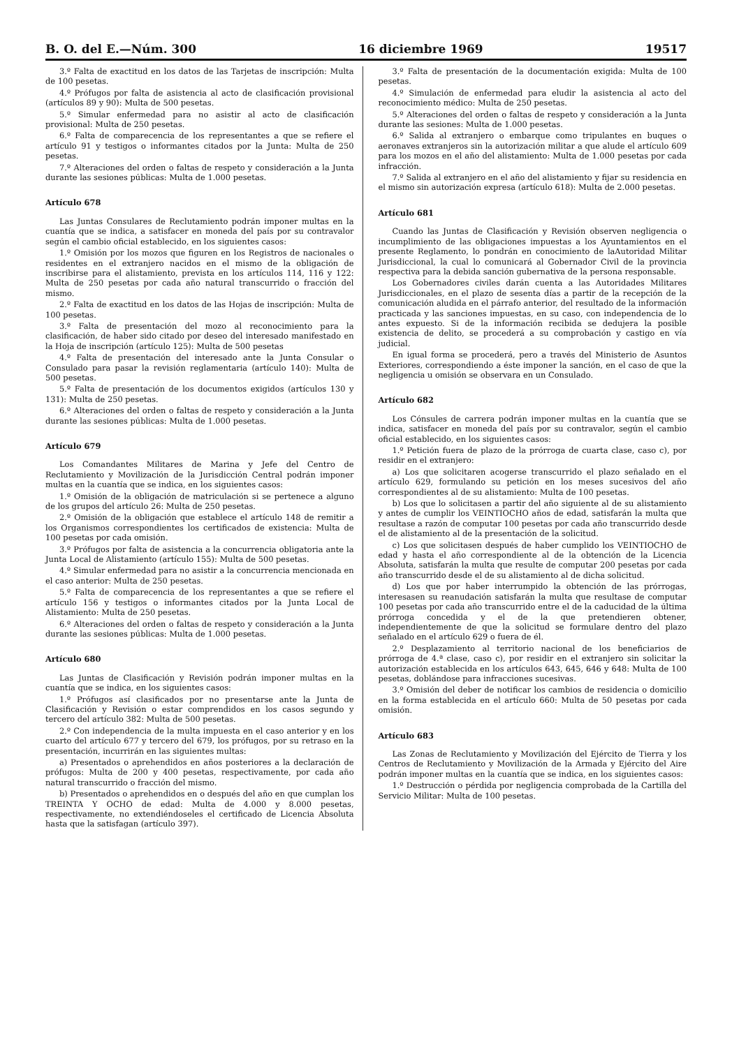B. O. del E.—Núm. 300 16 diciembre 1969 19517
3.º Falta de exactitud en los datos de las Tarjetas de inscripción: Multa de 100 pesetas.
4.º Prófugos por falta de asistencia al acto de clasificación provisional (artículos 89 y 90): Multa de 500 pesetas.
5.º Simular enfermedad para no asistir al acto de clasificación provisional: Multa de 250 pesetas.
6.º Falta de comparecencia de los representantes a que se refiere el artículo 91 y testigos o informantes citados por la Junta: Multa de 250 pesetas.
7.º Alteraciones del orden o faltas de respeto y consideración a la Junta durante las sesiones públicas: Multa de 1.000 pesetas.
Artículo 678
Las Juntas Consulares de Reclutamiento podrán imponer multas en la cuantía que se indica, a satisfacer en moneda del país por su contravalor según el cambio oficial establecido, en los siguientes casos:
1.º Omisión por los mozos que figuren en los Registros de nacionales o residentes en el extranjero nacidos en el mismo de la obligación de inscribirse para el alistamiento, prevista en los artículos 114, 116 y 122: Multa de 250 pesetas por cada año natural transcurrido o fracción del mismo.
2.º Falta de exactitud en los datos de las Hojas de inscripción: Multa de 100 pesetas.
3.º Falta de presentación del mozo al reconocimiento para la clasificación, de haber sido citado por deseo del interesado manifestado en la Hoja de inscripción (artículo 125): Multa de 500 pesetas
4.º Falta de presentación del interesado ante la Junta Consular o Consulado para pasar la revisión reglamentaria (artículo 140): Multa de 500 pesetas.
5.º Falta de presentación de los documentos exigidos (artículos 130 y 131): Multa de 250 pesetas.
6.º Alteraciones del orden o faltas de respeto y consideración a la Junta durante las sesiones públicas: Multa de 1.000 pesetas.
Artículo 679
Los Comandantes Militares de Marina y Jefe del Centro de Reclutamiento y Movilización de la Jurisdicción Central podrán imponer multas en la cuantía que se indica, en los siguientes casos:
1.º Omisión de la obligación de matriculación si se pertenece a alguno de los grupos del artículo 26: Multa de 250 pesetas.
2.º Omisión de la obligación que establece el artículo 148 de remitir a los Organismos correspondientes los certificados de existencia: Multa de 100 pesetas por cada omisión.
3.º Prófugos por falta de asistencia a la concurrencia obligatoria ante la Junta Local de Alistamiento (artículo 155): Multa de 500 pesetas.
4.º Simular enfermedad para no asistir a la concurrencia mencionada en el caso anterior: Multa de 250 pesetas.
5.º Falta de comparecencia de los representantes a que se refiere el artículo 156 y testigos o informantes citados por la Junta Local de Alistamiento: Multa de 250 pesetas.
6.º Alteraciones del orden o faltas de respeto y consideración a la Junta durante las sesiones públicas: Multa de 1.000 pesetas.
Artículo 680
Las Juntas de Clasificación y Revisión podrán imponer multas en la cuantía que se indica, en los siguientes casos:
1.º Prófugos así clasificados por no presentarse ante la Junta de Clasificación y Revisión o estar comprendidos en los casos segundo y tercero del artículo 382: Multa de 500 pesetas.
2.º Con independencia de la multa impuesta en el caso anterior y en los cuarto del artículo 677 y tercero del 679, los prófugos, por su retraso en la presentación, incurrirán en las siguientes multas:
a) Presentados o aprehendidos en años posteriores a la declaración de prófugos: Multa de 200 y 400 pesetas, respectivamente, por cada año natural transcurrido o fracción del mismo.
b) Presentados o aprehendidos en o después del año en que cumplan los TREINTA Y OCHO de edad: Multa de 4.000 y 8.000 pesetas, respectivamente, no extendiéndoseles el certificado de Licencia Absoluta hasta que la satisfagan (artículo 397).
3.º Falta de presentación de la documentación exigida: Multa de 100 pesetas.
4.º Simulación de enfermedad para eludir la asistencia al acto del reconocimiento médico: Multa de 250 pesetas.
5.º Alteraciones del orden o faltas de respeto y consideración a la Junta durante las sesiones: Multa de 1.000 pesetas.
6.º Salida al extranjero o embarque como tripulantes en buques o aeronaves extranjeros sin la autorización militar a que alude el artículo 609 para los mozos en el año del alistamiento: Multa de 1.000 pesetas por cada infracción.
7.º Salida al extranjero en el año del alistamiento y fijar su residencia en el mismo sin autorización expresa (artículo 618): Multa de 2.000 pesetas.
Artículo 681
Cuando las Juntas de Clasificación y Revisión observen negligencia o incumplimiento de las obligaciones impuestas a los Ayuntamientos en el presente Reglamento, lo pondrán en conocimiento de laAutoridad Militar Jurisdiccional, la cual lo comunicará al Gobernador Civil de la provincia respectiva para la debida sanción gubernativa de la persona responsable.
Los Gobernadores civiles darán cuenta a las Autoridades Militares Jurisdiccionales, en el plazo de sesenta días a partir de la recepción de la comunicación aludida en el párrafo anterior, del resultado de la información practicada y las sanciones impuestas, en su caso, con independencia de lo antes expuesto. Si de la información recibida se dedujera la posible existencia de delito, se procederá a su comprobación y castigo en vía judicial.
En igual forma se procederá, pero a través del Ministerio de Asuntos Exteriores, correspondiendo a éste imponer la sanción, en el caso de que la negligencia u omisión se observara en un Consulado.
Artículo 682
Los Cónsules de carrera podrán imponer multas en la cuantía que se indica, satisfacer en moneda del país por su contravalor, según el cambio oficial establecido, en los siguientes casos:
1.º Petición fuera de plazo de la prórroga de cuarta clase, caso c), por residir en el extranjero:
a) Los que solicitaren acogerse transcurrido el plazo señalado en el artículo 629, formulando su petición en los meses sucesivos del año correspondientes al de su alistamiento: Multa de 100 pesetas.
b) Los que lo solicitasen a partir del año siguiente al de su alistamiento y antes de cumplir los VEINTIOCHO años de edad, satisfarán la multa que resultase a razón de computar 100 pesetas por cada año transcurrido desde el de alistamiento al de la presentación de la solicitud.
c) Los que solicitasen después de haber cumplido los VEINTIOCHO de edad y hasta el año correspondiente al de la obtención de la Licencia Absoluta, satisfarán la multa que resulte de computar 200 pesetas por cada año transcurrido desde el de su alistamiento al de dicha solicitud.
d) Los que por haber interrumpido la obtención de las prórrogas, interesasen su reanudación satisfarán la multa que resultase de computar 100 pesetas por cada año transcurrido entre el de la caducidad de la última prórroga concedida y el de la que pretendieren obtener, independientemente de que la solicitud se formulare dentro del plazo señalado en el artículo 629 o fuera de él.
2.º Desplazamiento al territorio nacional de los beneficiarios de prórroga de 4.ª clase, caso c), por residir en el extranjero sin solicitar la autorización establecida en los artículos 643, 645, 646 y 648: Multa de 100 pesetas, doblándose para infracciones sucesivas.
3.º Omisión del deber de notificar los cambios de residencia o domicilio en la forma establecida en el artículo 660: Multa de 50 pesetas por cada omisión.
Artículo 683
Las Zonas de Reclutamiento y Movilización del Ejército de Tierra y los Centros de Reclutamiento y Movilización de la Armada y Ejército del Aire podrán imponer multas en la cuantía que se indica, en los siguientes casos:
1.º Destrucción o pérdida por negligencia comprobada de la Cartilla del Servicio Militar: Multa de 100 pesetas.